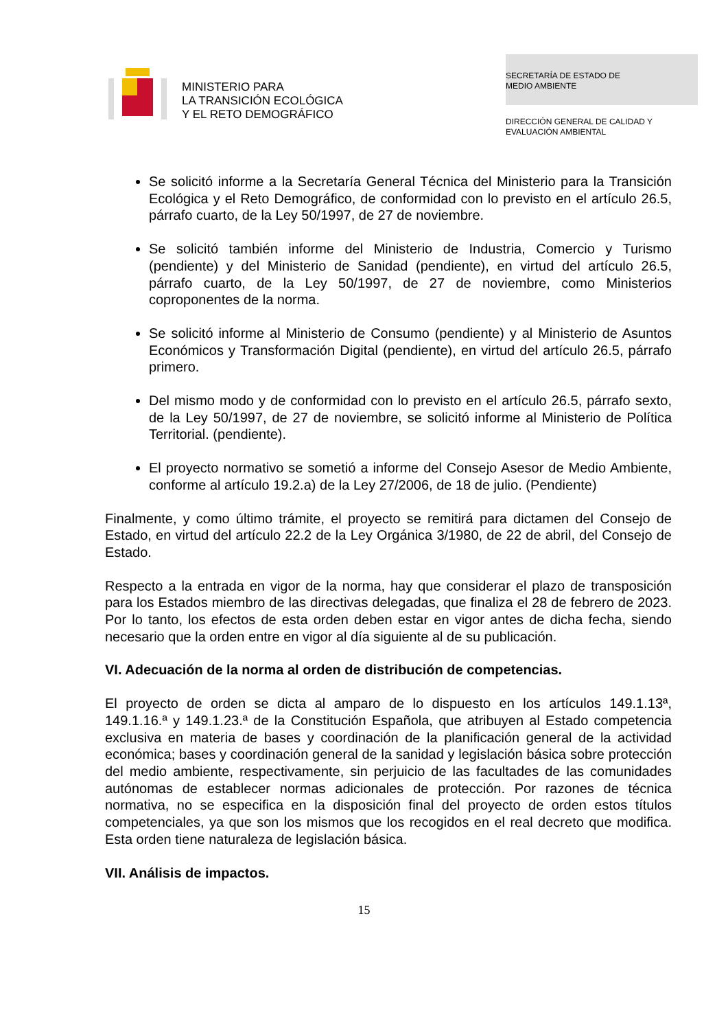MINISTERIO PARA
LA TRANSICIÓN ECOLÓGICA
Y EL RETO DEMOGRÁFICO
SECRETARÍA DE ESTADO DE
MEDIO AMBIENTE
DIRECCIÓN GENERAL DE CALIDAD Y
EVALUACIÓN AMBIENTAL
Se solicitó informe a la Secretaría General Técnica del Ministerio para la Transición Ecológica y el Reto Demográfico, de conformidad con lo previsto en el artículo 26.5, párrafo cuarto, de la Ley 50/1997, de 27 de noviembre.
Se solicitó también informe del Ministerio de Industria, Comercio y Turismo (pendiente) y del Ministerio de Sanidad (pendiente), en virtud del artículo 26.5, párrafo cuarto, de la Ley 50/1997, de 27 de noviembre, como Ministerios coproponentes de la norma.
Se solicitó informe al Ministerio de Consumo (pendiente) y al Ministerio de Asuntos Económicos y Transformación Digital (pendiente), en virtud del artículo 26.5, párrafo primero.
Del mismo modo y de conformidad con lo previsto en el artículo 26.5, párrafo sexto, de la Ley 50/1997, de 27 de noviembre, se solicitó informe al Ministerio de Política Territorial. (pendiente).
El proyecto normativo se sometió a informe del Consejo Asesor de Medio Ambiente, conforme al artículo 19.2.a) de la Ley 27/2006, de 18 de julio. (Pendiente)
Finalmente, y como último trámite, el proyecto se remitirá para dictamen del Consejo de Estado, en virtud del artículo 22.2 de la Ley Orgánica 3/1980, de 22 de abril, del Consejo de Estado.
Respecto a la entrada en vigor de la norma, hay que considerar el plazo de transposición para los Estados miembro de las directivas delegadas, que finaliza el 28 de febrero de 2023. Por lo tanto, los efectos de esta orden deben estar en vigor antes de dicha fecha, siendo necesario que la orden entre en vigor al día siguiente al de su publicación.
VI. Adecuación de la norma al orden de distribución de competencias.
El proyecto de orden se dicta al amparo de lo dispuesto en los artículos 149.1.13ª, 149.1.16.ª y 149.1.23.ª de la Constitución Española, que atribuyen al Estado competencia exclusiva en materia de bases y coordinación de la planificación general de la actividad económica; bases y coordinación general de la sanidad y legislación básica sobre protección del medio ambiente, respectivamente, sin perjuicio de las facultades de las comunidades autónomas de establecer normas adicionales de protección. Por razones de técnica normativa, no se especifica en la disposición final del proyecto de orden estos títulos competenciales, ya que son los mismos que los recogidos en el real decreto que modifica. Esta orden tiene naturaleza de legislación básica.
VII. Análisis de impactos.
15